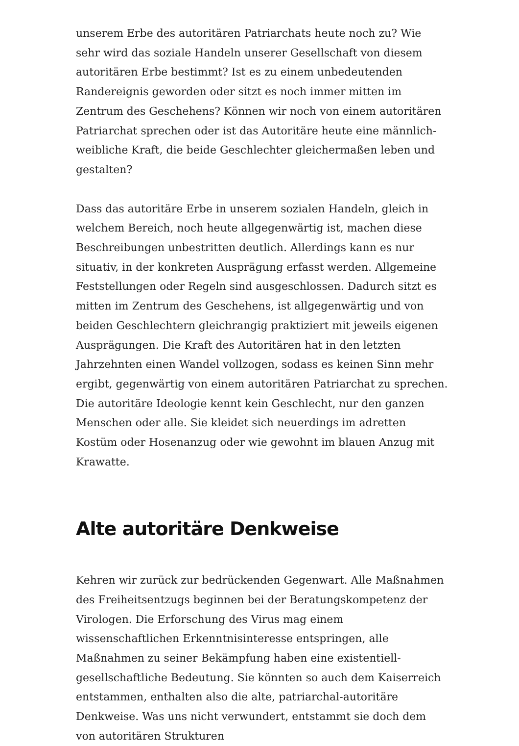unserem Erbe des autoritären Patriarchats heute noch zu? Wie sehr wird das soziale Handeln unserer Gesellschaft von diesem autoritären Erbe bestimmt? Ist es zu einem unbedeutenden Randereignis geworden oder sitzt es noch immer mitten im Zentrum des Geschehens? Können wir noch von einem autoritären Patriarchat sprechen oder ist das Autoritäre heute eine männlich-weibliche Kraft, die beide Geschlechter gleichermaßen leben und gestalten?
Dass das autoritäre Erbe in unserem sozialen Handeln, gleich in welchem Bereich, noch heute allgegenwärtig ist, machen diese Beschreibungen unbestritten deutlich. Allerdings kann es nur situativ, in der konkreten Ausprägung erfasst werden. Allgemeine Feststellungen oder Regeln sind ausgeschlossen. Dadurch sitzt es mitten im Zentrum des Geschehens, ist allgegenwärtig und von beiden Geschlechtern gleichrangig praktiziert mit jeweils eigenen Ausprägungen. Die Kraft des Autoritären hat in den letzten Jahrzehnten einen Wandel vollzogen, sodass es keinen Sinn mehr ergibt, gegenwärtig von einem autoritären Patriarchat zu sprechen. Die autoritäre Ideologie kennt kein Geschlecht, nur den ganzen Menschen oder alle. Sie kleidet sich neuerdings im adretten Kostüm oder Hosenanzug oder wie gewohnt im blauen Anzug mit Krawatte.
Alte autoritäre Denkweise
Kehren wir zurück zur bedrückenden Gegenwart. Alle Maßnahmen des Freiheitsentzugs beginnen bei der Beratungskompetenz der Virologen. Die Erforschung des Virus mag einem wissenschaftlichen Erkenntnisinteresse entspringen, alle Maßnahmen zu seiner Bekämpfung haben eine existentiell-gesellschaftliche Bedeutung. Sie könnten so auch dem Kaiserreich entstammen, enthalten also die alte, patriarchal-autoritäre Denkweise. Was uns nicht verwundert, entstammt sie doch dem von autoritären Strukturen